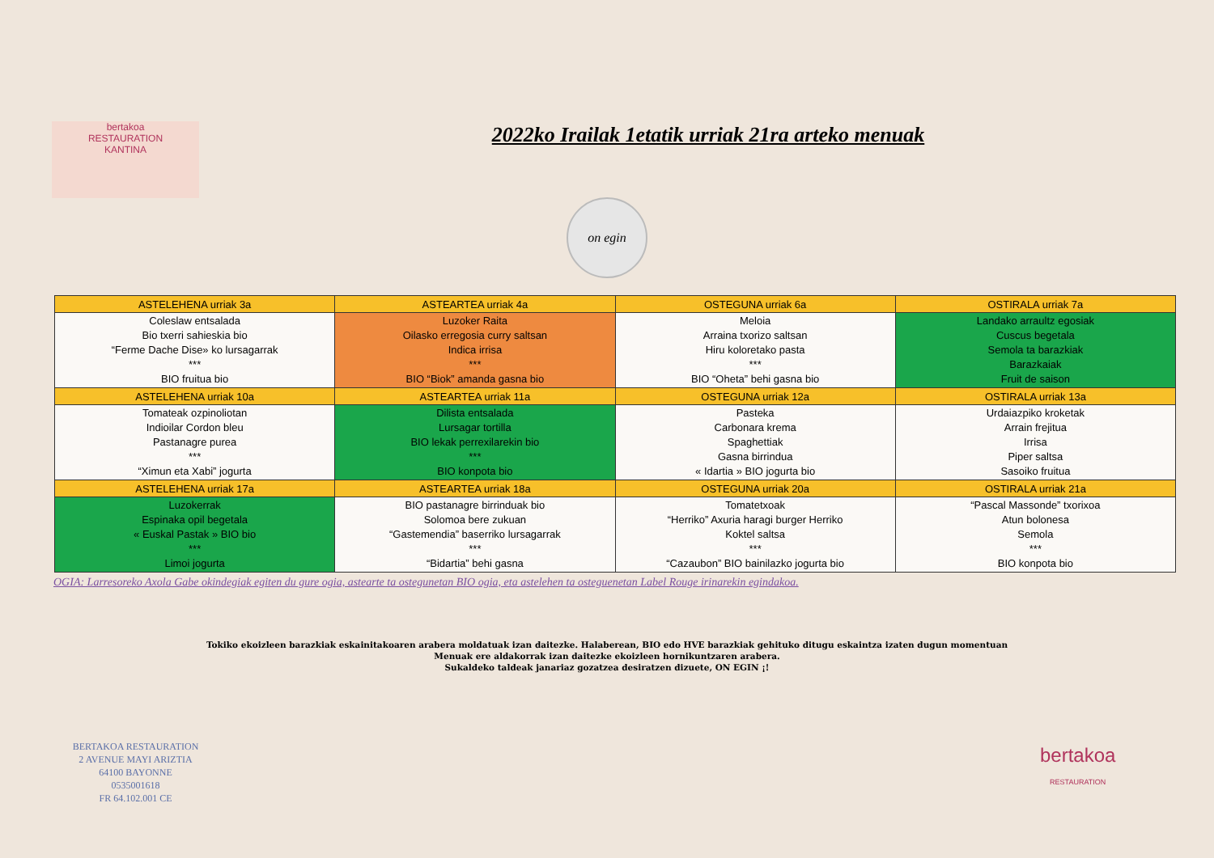bertakoa
RESTAURATION
KANTINA
2022ko Irailak 1etatik urriak 21ra arteko menuak
on egin
| ASTELEHENA urriak 3a | ASTEARTEA urriak 4a | OSTEGUNA urriak 6a | OSTIRALA urriak 7a |
| --- | --- | --- | --- |
| Coleslaw entsalada Bio txerri sahieskia bio “Ferme Dache Dise» ko lursagarrak *** BIO fruitua bio | Luzoker Raita Oilasko erregosia curry saltsan Indica irrisa *** BIO “Biok” amanda gasna bio | Meloia Arraina txorizo saltsan Hiru koloretako pasta *** BIO “Oheta” behi gasna bio | Landako arraultz egosiak Cuscus begetala Semola ta barazkiak Barazkaiak Fruit de saison |
| ASTELEHENA urriak 10a | ASTEARTEA urriak 11a | OSTEGUNA urriak 12a | OSTIRALA urriak 13a |
| Tomateak ozpinoliotan Indioilar Cordon bleu Pastanagre purea *** “Ximun eta Xabi” jogurta | Dilista entsalada Lursagar tortilla BIO lekak perrexilarekin bio *** BIO konpota bio | Pasteka Carbonara krema Spaghettiak Gasna birrindua « Idartia » BIO jogurta bio | Urdaiazpiko kroketak Arrain frejitua Irrisa Piper saltsa Sasoiko fruitua |
| ASTELEHENA urriak 17a | ASTEARTEA urriak 18a | OSTEGUNA urriak 20a | OSTIRALA urriak 21a |
| Luzokerrak Espinaka opil begetala « Euskal Pastak » BIO bio *** Limoi jogurta | BIO pastanagre birrinduak bio Solomoa bere zukuan “Gastemendia” baserriko lursagarrak *** “Bidartia” behi gasna | Tomatetxoak “Herriko” Axuria haragi burger Herriko Koktel saltsa *** “Cazaubon” BIO bainilazko jogurta bio | “Pascal Massonde” txorixoa Atun bolonesa Semola *** BIO konpota bio |
OGIA: Larresoreko Axola Gabe okindegiak egiten du gure ogia, astearte ta ostegunetan BIO ogia, eta astelehen ta osteguenetan Label Rouge irinarekin egindakoa.
Tokiko ekoizleen barazkiak eskainitakoaren arabera moldatuak izan daitezke. Halaberean, BIO edo HVE barazkiak gehituko ditugu eskaintza izaten dugun momentuan
Menuak ere aldakorrak izan daitezke ekoizleen hornikuntzaren arabera.
Sukaldeko taldeak janariaz gozatzea desiratzen dizuete, ON EGIN ¡!
BERTAKOA RESTAURATION
2 AVENUE MAYI ARIZTIA
64100 BAYONNE
0535001618
FR 64.102.001 CE
bertakoa
RESTAURATION